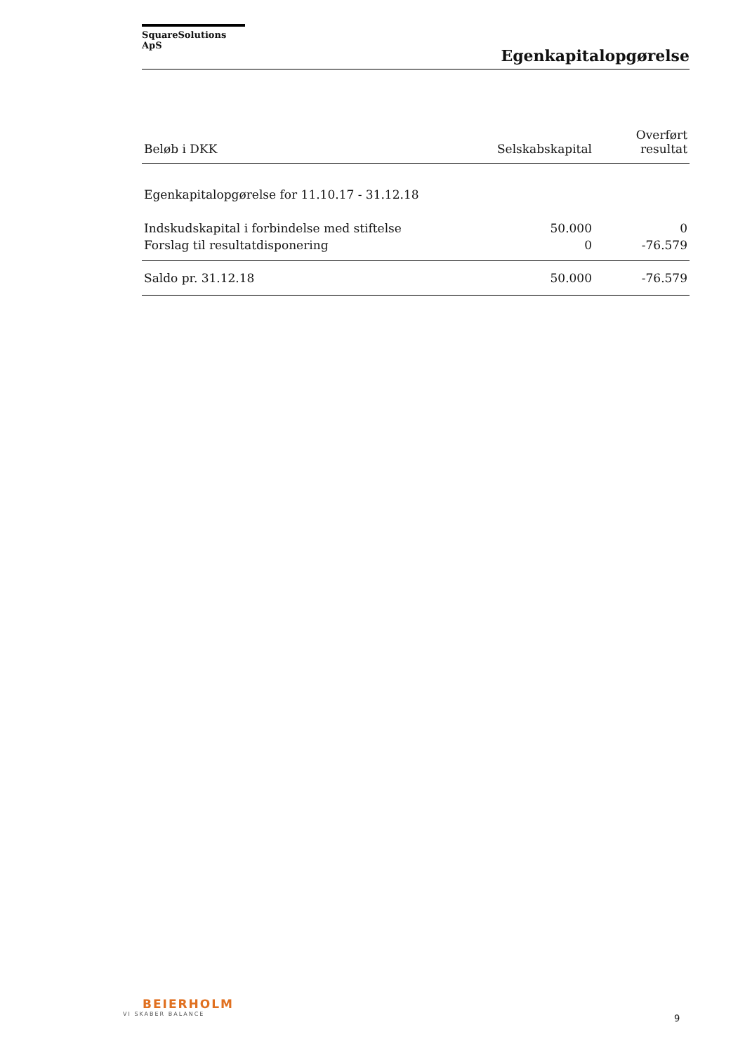SquareSolutions ApS
Egenkapitalopgørelse
| Beløb i DKK | Selskabskapital | Overført resultat |
| --- | --- | --- |
| Egenkapitalopgørelse for 11.10.17 - 31.12.18 | | |
| Indskudskapital i forbindelse med stiftelse | 50.000 | 0 |
| Forslag til resultatdisponering | 0 | -76.579 |
| Saldo pr. 31.12.18 | 50.000 | -76.579 |
BEIERHOLM
VI SKABER BALANCE
9